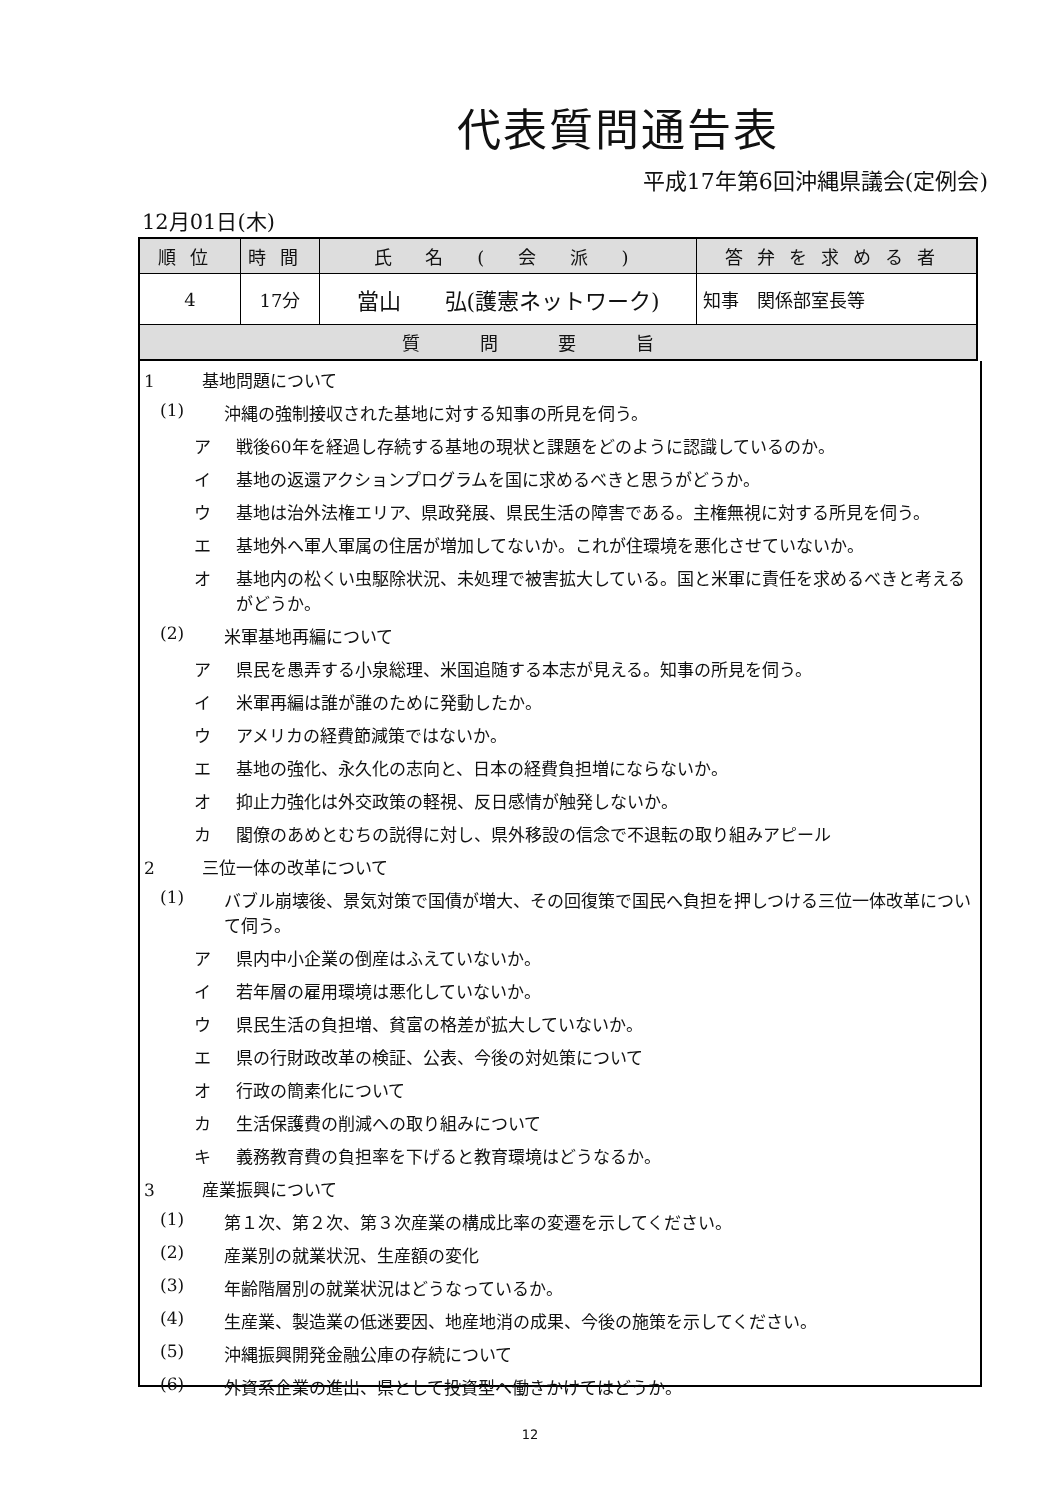代表質問通告表
平成17年第6回沖縄県議会(定例会)
12月01日(木)
| 順位 | 時間 | 氏 名 ( 会 派 ) | 答弁を求める者 |
| --- | --- | --- | --- |
| 4 | 17分 | 當山 弘(護憲ネットワーク) | 知事 関係部室長等 |
| 質問要旨 | | | |
1 基地問題について
(1) 沖縄の強制接収された基地に対する知事の所見を伺う。
ア 戦後60年を経過し存続する基地の現状と課題をどのように認識しているのか。
イ 基地の返還アクションプログラムを国に求めるべきと思うがどうか。
ウ 基地は治外法権エリア、県政発展、県民生活の障害である。主権無視に対する所見を伺う。
エ 基地外へ軍人軍属の住居が増加してないか。これが住環境を悪化させていないか。
オ 基地内の松くい虫駆除状況、未処理で被害拡大している。国と米軍に責任を求めるべきと考えるがどうか。
(2) 米軍基地再編について
ア 県民を愚弄する小泉総理、米国追随する本志が見える。知事の所見を伺う。
イ 米軍再編は誰が誰のために発動したか。
ウ アメリカの経費節減策ではないか。
エ 基地の強化、永久化の志向と、日本の経費負担増にならないか。
オ 抑止力強化は外交政策の軽視、反日感情が触発しないか。
カ 閣僚のあめとむちの説得に対し、県外移設の信念で不退転の取り組みアピール
2 三位一体の改革について
(1) バブル崩壊後、景気対策で国債が増大、その回復策で国民へ負担を押しつける三位一体改革について伺う。
ア 県内中小企業の倒産はふえていないか。
イ 若年層の雇用環境は悪化していないか。
ウ 県民生活の負担増、貧富の格差が拡大していないか。
エ 県の行財政改革の検証、公表、今後の対処策について
オ 行政の簡素化について
カ 生活保護費の削減への取り組みについて
キ 義務教育費の負担率を下げると教育環境はどうなるか。
3 産業振興について
(1) 第１次、第２次、第３次産業の構成比率の変遷を示してください。
(2) 産業別の就業状況、生産額の変化
(3) 年齢階層別の就業状況はどうなっているか。
(4) 生産業、製造業の低迷要因、地産地消の成果、今後の施策を示してください。
(5) 沖縄振興開発金融公庫の存続について
(6) 外資系企業の進出、県として投資型へ働きかけてはどうか。
12